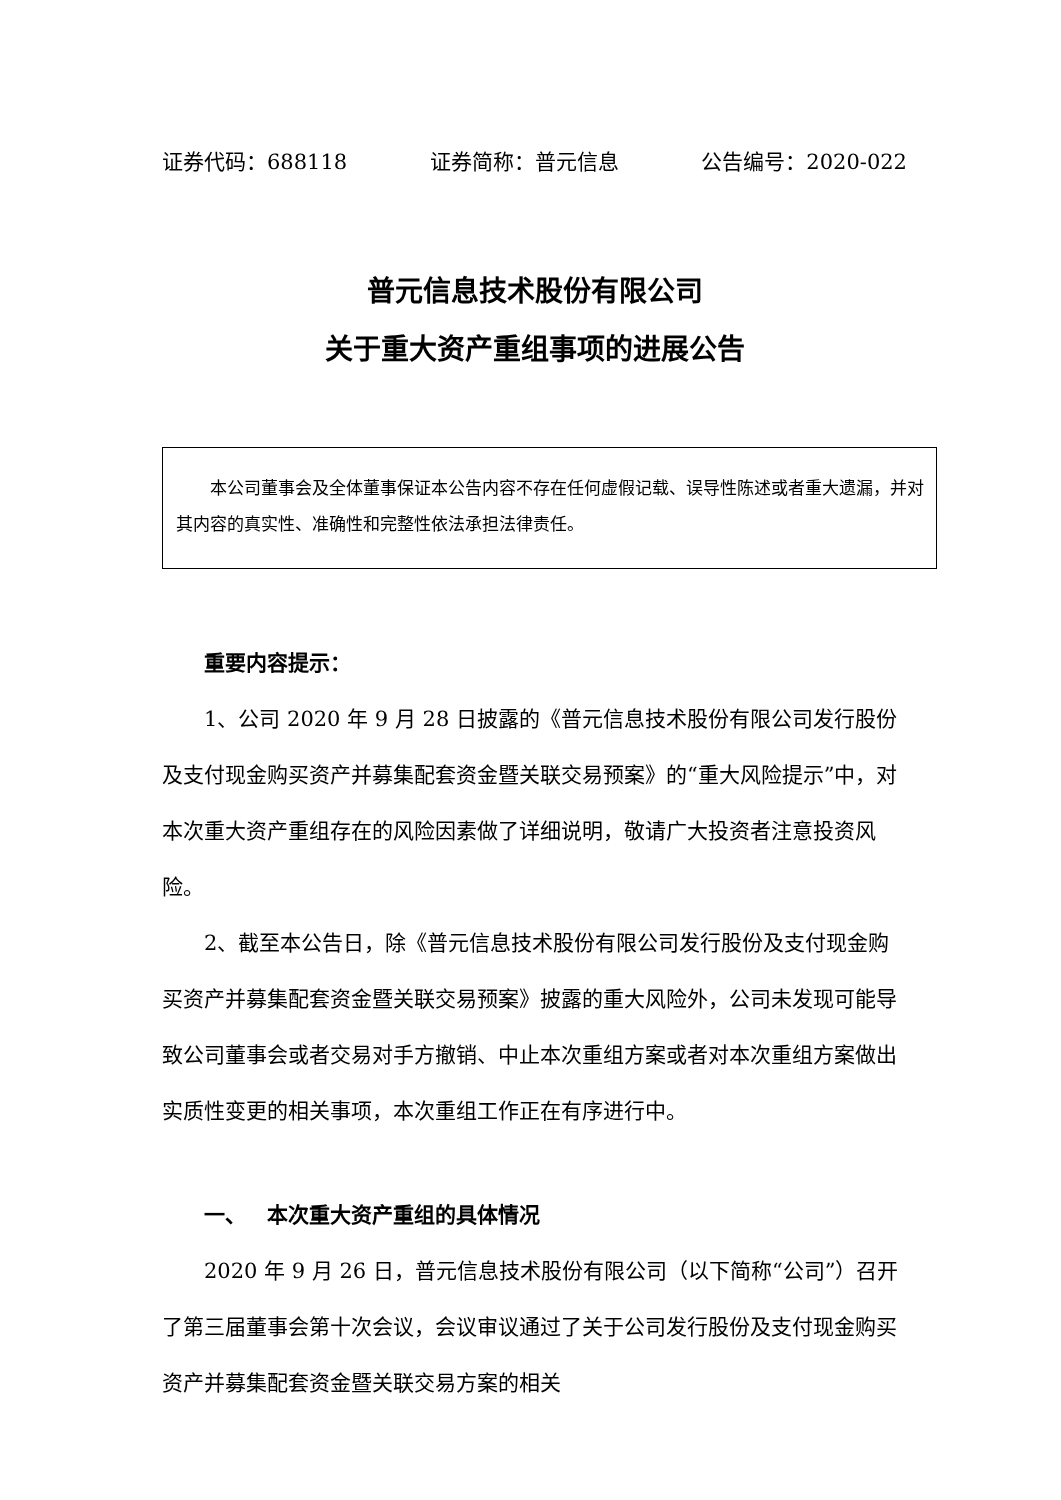证券代码：688118 证券简称：普元信息 公告编号：2020-022
普元信息技术股份有限公司
关于重大资产重组事项的进展公告
  本公司董事会及全体董事保证本公告内容不存在任何虚假记载、误导性陈述或者重大遗漏，并对其内容的真实性、准确性和完整性依法承担法律责任。
重要内容提示：
1、公司 2020 年 9 月 28 日披露的《普元信息技术股份有限公司发行股份及支付现金购买资产并募集配套资金暨关联交易预案》的“重大风险提示”中，对本次重大资产重组存在的风险因素做了详细说明，敬请广大投资者注意投资风险。
2、截至本公告日，除《普元信息技术股份有限公司发行股份及支付现金购买资产并募集配套资金暨关联交易预案》披露的重大风险外，公司未发现可能导致公司董事会或者交易对手方撤销、中止本次重组方案或者对本次重组方案做出实质性变更的相关事项，本次重组工作正在有序进行中。
一、 本次重大资产重组的具体情况
2020 年 9 月 26 日，普元信息技术股份有限公司（以下简称“公司”）召开了第三届董事会第十次会议，会议审议通过了关于公司发行股份及支付现金购买资产并募集配套资金暨关联交易方案的相关